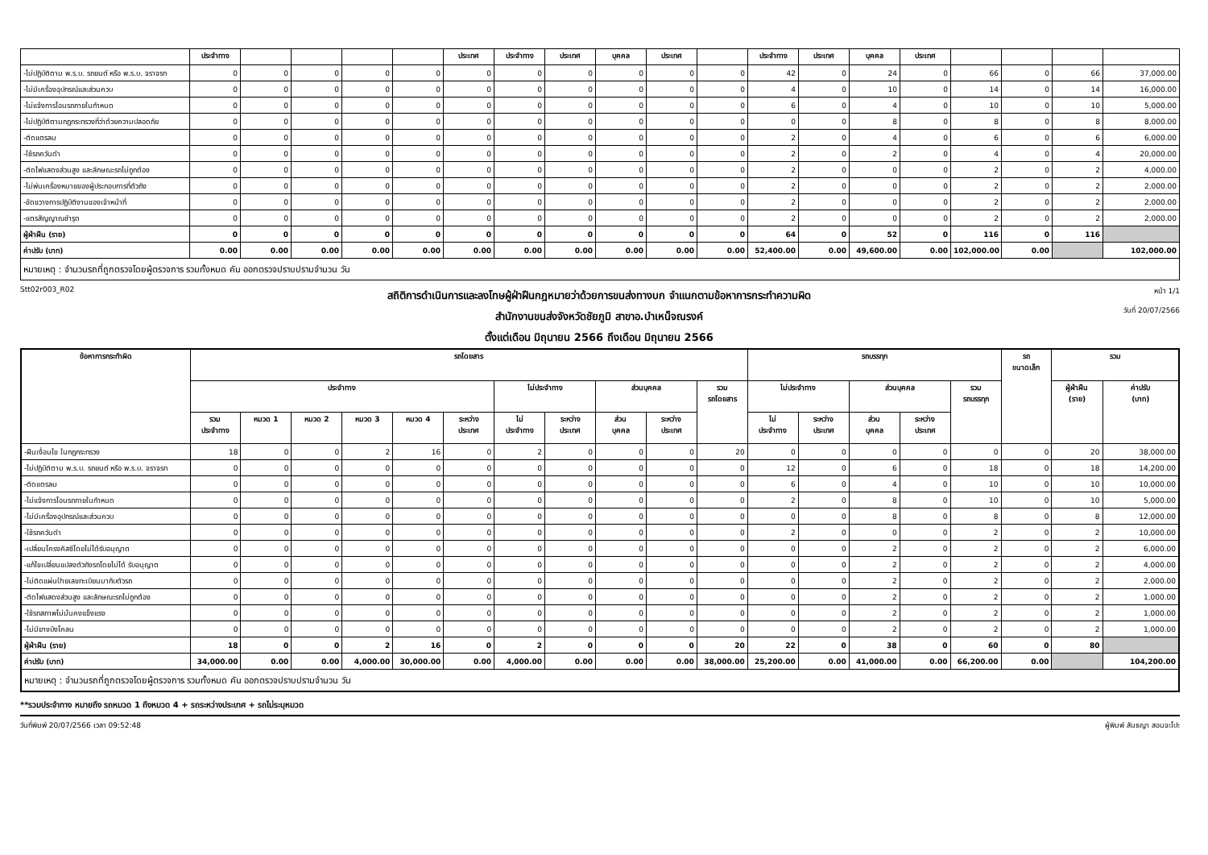| | ประจำทาง | | | | | ประเทศ | ประจำทาง | ประเทศ | บุคคล | ประเทศ | | ประจำทาง | ประเทศ | บุคคล | ประเทศ | | | | |
| -ไม่ปฏิบัติตาม พ.ร.บ. รถยนต์ หรือ พ.ร.บ. จราจรท | 0 | 0 | 0 | 0 | 0 | 0 | 0 | 0 | 0 | 0 | 0 | 42 | 0 | 24 | 0 | 66 | 0 | 66 | 37,000.00 |
| -ไม่มีเครื่องอุปกรณ์และส่วนควบ | 0 | 0 | 0 | 0 | 0 | 0 | 0 | 0 | 0 | 0 | 0 | 4 | 0 | 10 | 0 | 14 | 0 | 14 | 16,000.00 |
| -ไม่แจ้งการโอนรถภายในกำหนด | 0 | 0 | 0 | 0 | 0 | 0 | 0 | 0 | 0 | 0 | 0 | 6 | 0 | 4 | 0 | 10 | 0 | 10 | 5,000.00 |
| -ไม่ปฏิบัติตามกฎกระทรวงที่ว่าด้วยความปลอดภัย | 0 | 0 | 0 | 0 | 0 | 0 | 0 | 0 | 0 | 0 | 0 | 0 | 0 | 8 | 0 | 8 | 0 | 8 | 8,000.00 |
| -ติดแตรลม | 0 | 0 | 0 | 0 | 0 | 0 | 0 | 0 | 0 | 0 | 0 | 2 | 0 | 4 | 0 | 6 | 0 | 6 | 6,000.00 |
| -ใช้รถควันดำ | 0 | 0 | 0 | 0 | 0 | 0 | 0 | 0 | 0 | 0 | 0 | 2 | 0 | 2 | 0 | 4 | 0 | 4 | 20,000.00 |
| -ติดไฟแสดงส่วนสูง และลักษณะรถไม่ถูกต้อง | 0 | 0 | 0 | 0 | 0 | 0 | 0 | 0 | 0 | 0 | 0 | 2 | 0 | 0 | 0 | 2 | 0 | 2 | 4,000.00 |
| -ไม่พ่นเครื่องหมายของผู้ประกอบการที่ตัวถัง | 0 | 0 | 0 | 0 | 0 | 0 | 0 | 0 | 0 | 0 | 0 | 2 | 0 | 0 | 0 | 2 | 0 | 2 | 2,000.00 |
| -ขัดขวางการปฏิบัติงานของเจ้าหน้าที่ | 0 | 0 | 0 | 0 | 0 | 0 | 0 | 0 | 0 | 0 | 0 | 2 | 0 | 0 | 0 | 2 | 0 | 2 | 2,000.00 |
| -แตรสัญญาณชำรุด | 0 | 0 | 0 | 0 | 0 | 0 | 0 | 0 | 0 | 0 | 0 | 2 | 0 | 0 | 0 | 2 | 0 | 2 | 2,000.00 |
| ผู้ฝ่าฝืน (ราย) | 0 | 0 | 0 | 0 | 0 | 0 | 0 | 0 | 0 | 0 | 0 | 64 | 0 | 52 | 0 | 116 | 0 | 116 | |
| ค่าปรับ (บาท) | 0.00 | 0.00 | 0.00 | 0.00 | 0.00 | 0.00 | 0.00 | 0.00 | 0.00 | 0.00 | 0.00 | 52,400.00 | 0.00 | 49,600.00 | 0.00 | 102,000.00 | 0.00 | | 102,000.00 |
| หมายเหตุ : จำนวนรถที่ถูกตรวจโดยผู้ตรวจการ รวมทั้งหมด คัน ออกตรวจปราบปรามจำนวน วัน | | | | | | | | | | | | | | | | | | | |
Stt02r003_R02
สถิติการดำเนินการและลงโทษผู้ฝ่าฝืนกฎหมายว่าด้วยการขนส่งทางบก จำแนกตามข้อหาการกระทำความผิด
สำนักงานขนส่งจังหวัดชัยภูมิ สาขาอ.บำเหน็จณรงค์
ตั้งแต่เดือน มิถุนายน 2566 ถึงเดือน มิถุนายน 2566
หน้า 1/1
วันที่ 20/07/2566
| ข้อหาการกระทำผิด | รถโดยสาร | | | | | | | | | | | รถบรรทุก | | | | | รถ ขนาดเล็ก | รวม | |
| --- | --- | --- | --- | --- | --- | --- | --- | --- | --- | --- | --- | --- | --- | --- | --- | --- | --- | --- | --- |
| | ประจำทาง | | | | | | ไม่ประจำทาง | | ส่วนบุคคล | | รวม รถโดยสาร | ไม่ประจำทาง | | ส่วนบุคคล | | รวม รถบรรทุก | | ผู้ฝ่าฝืน (ราย) | ค่าปรับ (บาท) |
| | รวม ประจำทาง | หมวด 1 | หมวด 2 | หมวด 3 | หมวด 4 | ระหว่าง ประเทศ | ไม่ ประจำทาง | ระหว่าง ประเทศ | ส่วน บุคคล | ระหว่าง ประเทศ | | ไม่ ประจำทาง | ระหว่าง ประเทศ | ส่วน บุคคล | ระหว่าง ประเทศ | | | | |
| -ฝืนเงื่อนไข ในกฎกระทรวง | 18 | 0 | 0 | 2 | 16 | 0 | 2 | 0 | 0 | 0 | 20 | 0 | 0 | 0 | 0 | 0 | 0 | 20 | 38,000.00 |
| -ไม่ปฏิบัติตาม พ.ร.บ. รถยนต์ หรือ พ.ร.บ. จราจรท | 0 | 0 | 0 | 0 | 0 | 0 | 0 | 0 | 0 | 0 | 0 | 12 | 0 | 6 | 0 | 18 | 0 | 18 | 14,200.00 |
| -ติดแตรลม | 0 | 0 | 0 | 0 | 0 | 0 | 0 | 0 | 0 | 0 | 0 | 6 | 0 | 4 | 0 | 10 | 0 | 10 | 10,000.00 |
| -ไม่แจ้งการโอนรถภายในกำหนด | 0 | 0 | 0 | 0 | 0 | 0 | 0 | 0 | 0 | 0 | 0 | 2 | 0 | 8 | 0 | 10 | 0 | 10 | 5,000.00 |
| -ไม่มีเครื่องอุปกรณ์และส่วนควบ | 0 | 0 | 0 | 0 | 0 | 0 | 0 | 0 | 0 | 0 | 0 | 0 | 0 | 8 | 0 | 8 | 0 | 8 | 12,000.00 |
| -ใช้รถควันดำ | 0 | 0 | 0 | 0 | 0 | 0 | 0 | 0 | 0 | 0 | 0 | 2 | 0 | 0 | 0 | 2 | 0 | 2 | 10,000.00 |
| -เปลี่ยนโครงคัสซีโดยไม่ได้รับอนุญาต | 0 | 0 | 0 | 0 | 0 | 0 | 0 | 0 | 0 | 0 | 0 | 0 | 0 | 2 | 0 | 2 | 0 | 2 | 6,000.00 |
| -แก้ไขเปลี่ยนแปลงตัวถังรถโดยไม่ได้ รับอนุญาต | 0 | 0 | 0 | 0 | 0 | 0 | 0 | 0 | 0 | 0 | 0 | 0 | 0 | 2 | 0 | 2 | 0 | 2 | 4,000.00 |
| -ไม่ติดแผ่นป้ายเลขทะเบียนมากับตัวรถ | 0 | 0 | 0 | 0 | 0 | 0 | 0 | 0 | 0 | 0 | 0 | 0 | 0 | 2 | 0 | 2 | 0 | 2 | 2,000.00 |
| -ติดไฟแสดงส่วนสูง และลักษณะรถไม่ถูกต้อง | 0 | 0 | 0 | 0 | 0 | 0 | 0 | 0 | 0 | 0 | 0 | 0 | 0 | 2 | 0 | 2 | 0 | 2 | 1,000.00 |
| -ใช้รถสภาพไม่มั่นคงแข็งแรง | 0 | 0 | 0 | 0 | 0 | 0 | 0 | 0 | 0 | 0 | 0 | 0 | 0 | 2 | 0 | 2 | 0 | 2 | 1,000.00 |
| -ไม่มียางบังโคลน | 0 | 0 | 0 | 0 | 0 | 0 | 0 | 0 | 0 | 0 | 0 | 0 | 0 | 2 | 0 | 2 | 0 | 2 | 1,000.00 |
| ผู้ฝ่าฝืน (ราย) | 18 | 0 | 0 | 2 | 16 | 0 | 2 | 0 | 0 | 0 | 20 | 22 | 0 | 38 | 0 | 60 | 0 | 80 | |
| ค่าปรับ (บาท) | 34,000.00 | 0.00 | 0.00 | 4,000.00 | 30,000.00 | 0.00 | 4,000.00 | 0.00 | 0.00 | 0.00 | 38,000.00 | 25,200.00 | 0.00 | 41,000.00 | 0.00 | 66,200.00 | 0.00 | | 104,200.00 |
| หมายเหตุ : จำนวนรถที่ถูกตรวจโดยผู้ตรวจการ รวมทั้งหมด คัน ออกตรวจปราบปรามจำนวน วัน | | | | | | | | | | | | | | | | | | | |
**รวมประจำทาง หมายถึง รถหมวด 1 ถึงหมวด 4 + รถระหว่างประเทศ + รถไม่ระบุหมวด
วันที่พิมพ์ 20/07/2566 เวลา 09:52:48
ผู้พิมพ์ สันธญา สอนจะโปะ